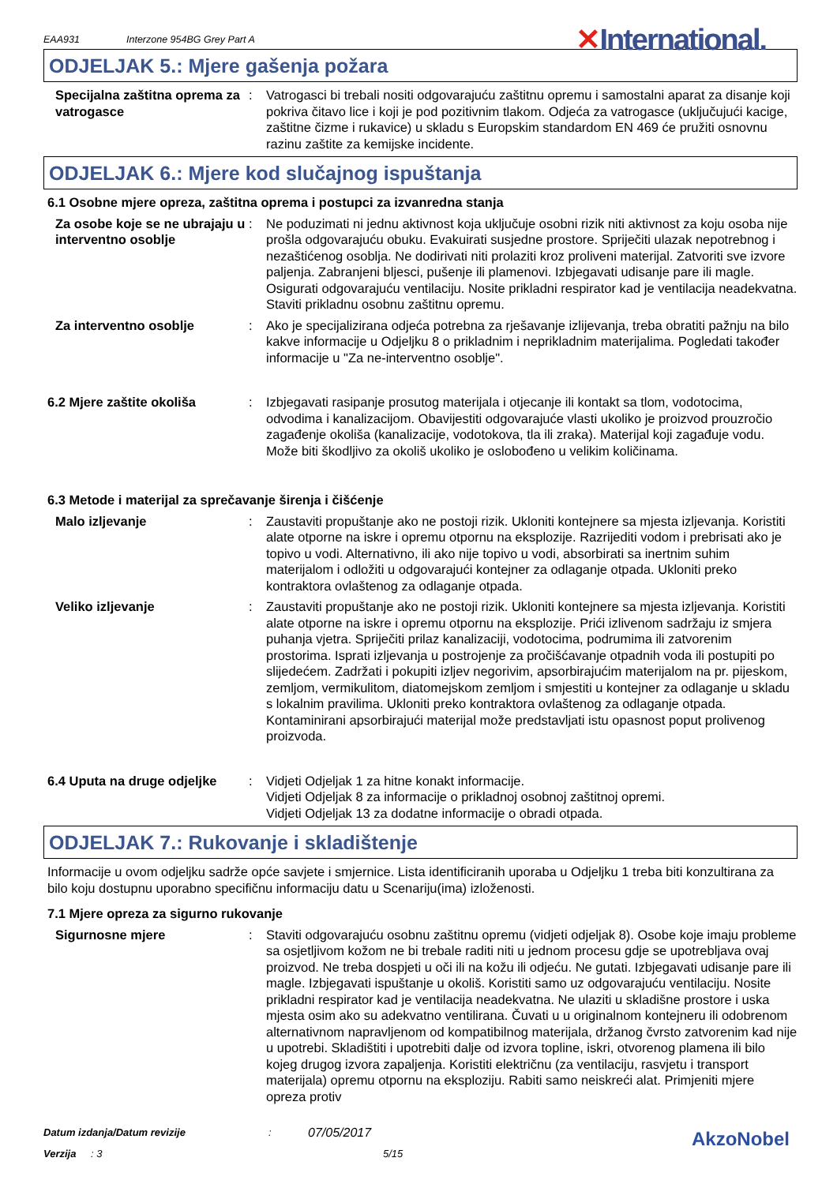EAA931 Interzone 954BG Grey Part A ✕International.
ODJELJAK 5.: Mjere gašenja požara
Specijalna zaštitna oprema za vatrogasce
: Vatrogasci bi trebali nositi odgovarajuću zaštitnu opremu i samostalni aparat za disanje koji pokriva čitavo lice i koji je pod pozitivnim tlakom. Odjeća za vatrogasce (uključujući kacige, zaštitne čizme i rukavice) u skladu s Europskim standardom EN 469 će pružiti osnovnu razinu zaštite za kemijske incidente.
ODJELJAK 6.: Mjere kod slučajnog ispuštanja
6.1 Osobne mjere opreza, zaštitna oprema i postupci za izvanredna stanja
Za osobe koje se ne ubrajaju u interventno osoblje
: Ne poduzimati ni jednu aktivnost koja uključuje osobni rizik niti aktivnost za koju osoba nije prošla odgovarajuću obuku. Evakuirati susjedne prostore. Spriječiti ulazak nepotrebnog i nezaštićenog osoblja. Ne dodirivati niti prolaziti kroz proliveni materijal. Zatvoriti sve izvore paljenja. Zabranjeni bljesci, pušenje ili plamenovi. Izbjegavati udisanje pare ili magle. Osigurati odgovarajuću ventilaciju. Nosite prikladni respirator kad je ventilacija neadekvatna. Staviti prikladnu osobnu zaštitnu opremu.
Za interventno osoblje : Ako je specijalizirana odjeća potrebna za rješavanje izlijevanja, treba obratiti pažnju na bilo kakve informacije u Odjeljku 8 o prikladnim i neprikladnim materijalima. Pogledati također informacije u "Za ne-interventno osoblje".
6.2 Mjere zaštite okoliša : Izbjegavati rasipanje prosutog materijala i otjecanje ili kontakt sa tlom, vodotocima, odvodima i kanalizacijom. Obavijestiti odgovarajuće vlasti ukoliko je proizvod prouzročio zagađenje okoliša (kanalizacije, vodotokova, tla ili zraka). Materijal koji zagađuje vodu. Može biti škodljivo za okoliš ukoliko je oslobođeno u velikim količinama.
6.3 Metode i materijal za sprečavanje širenja i čišćenje
Malo izljevanje : Zaustaviti propuštanje ako ne postoji rizik. Ukloniti kontejnere sa mjesta izljevanja. Koristiti alate otporne na iskre i opremu otpornu na eksplozije. Razrijediti vodom i prebrisati ako je topivo u vodi. Alternativno, ili ako nije topivo u vodi, absorbirati sa inertnim suhim materijalom i odložiti u odgovarajući kontejner za odlaganje otpada. Ukloniti preko kontraktora ovlaštenog za odlaganje otpada.
Veliko izljevanje : Zaustaviti propuštanje ako ne postoji rizik. Ukloniti kontejnere sa mjesta izljevanja. Koristiti alate otporne na iskre i opremu otpornu na eksplozije. Prići izlivenom sadržaju iz smjera puhanja vjetra. Spriječiti prilaz kanalizaciji, vodotocima, podrumima ili zatvorenim prostorima. Isprati izljevanja u postrojenje za pročišćavanje otpadnih voda ili postupiti po slijedećem. Zadržati i pokupiti izljev negorivim, apsorbirajućim materijalom na pr. pijeskom, zemljom, vermikulitom, diatomejskom zemljom i smjestiti u kontejner za odlaganje u skladu s lokalnim pravilima. Ukloniti preko kontraktora ovlaštenog za odlaganje otpada. Kontaminirani apsorbirajući materijal može predstavljati istu opasnost poput prolivenog proizvoda.
6.4 Uputa na druge odjeljke
: Vidjeti Odjeljak 1 za hitne konakt informacije.
Vidjeti Odjeljak 8 za informacije o prikladnoj osobnoj zaštitnoj opremi.
Vidjeti Odjeljak 13 za dodatne informacije o obradi otpada.
ODJELJAK 7.: Rukovanje i skladištenje
Informacije u ovom odjeljku sadrže opće savjete i smjernice. Lista identificiranih uporaba u Odjeljku 1 treba biti konzultirana za bilo koju dostupnu uporabno specifičnu informaciju datu u Scenariju(ima) izloženosti.
7.1 Mjere opreza za sigurno rukovanje
Sigurnosne mjere : Staviti odgovarajuću osobnu zaštitnu opremu (vidjeti odjeljak 8). Osobe koje imaju probleme sa osjetljivom kožom ne bi trebale raditi niti u jednom procesu gdje se upotrebljava ovaj proizvod. Ne treba dospjeti u oči ili na kožu ili odjeću. Ne gutati. Izbjegavati udisanje pare ili magle. Izbjegavati ispuštanje u okoliš. Koristiti samo uz odgovarajuću ventilaciju. Nosite prikladni respirator kad je ventilacija neadekvatna. Ne ulaziti u skladišne prostore i uska mjesta osim ako su adekvatno ventilirana. Čuvati u u originalnom kontejneru ili odobrenom alternativnom napravljenom od kompatibilnog materijala, držanog čvrsto zatvorenim kad nije u upotrebi. Skladištiti i upotrebiti dalje od izvora topline, iskri, otvorenog plamena ili bilo kojeg drugog izvora zapaljenja. Koristiti električnu (za ventilaciju, rasvjetu i transport materijala) opremu otpornu na eksploziju. Rabiti samo neiskreći alat. Primjeniti mjere opreza protiv
Datum izdanja/Datum revizije: 07/05/2017
Verzija: 3 5/15
AkzoNobel